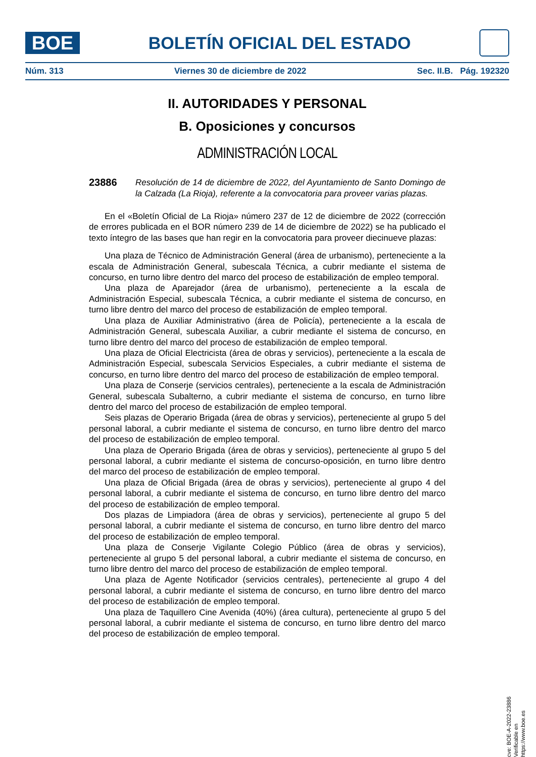BOE
BOLETÍN OFICIAL DEL ESTADO
Núm. 313 Viernes 30 de diciembre de 2022 Sec. II.B. Pág. 192320
II. AUTORIDADES Y PERSONAL
B. Oposiciones y concursos
ADMINISTRACIÓN LOCAL
23886
Resolución de 14 de diciembre de 2022, del Ayuntamiento de Santo Domingo de la Calzada (La Rioja), referente a la convocatoria para proveer varias plazas.
En el «Boletín Oficial de La Rioja» número 237 de 12 de diciembre de 2022 (corrección de errores publicada en el BOR número 239 de 14 de diciembre de 2022) se ha publicado el texto íntegro de las bases que han regir en la convocatoria para proveer diecinueve plazas:
Una plaza de Técnico de Administración General (área de urbanismo), perteneciente a la escala de Administración General, subescala Técnica, a cubrir mediante el sistema de concurso, en turno libre dentro del marco del proceso de estabilización de empleo temporal.
Una plaza de Aparejador (área de urbanismo), perteneciente a la escala de Administración Especial, subescala Técnica, a cubrir mediante el sistema de concurso, en turno libre dentro del marco del proceso de estabilización de empleo temporal.
Una plaza de Auxiliar Administrativo (área de Policía), perteneciente a la escala de Administración General, subescala Auxiliar, a cubrir mediante el sistema de concurso, en turno libre dentro del marco del proceso de estabilización de empleo temporal.
Una plaza de Oficial Electricista (área de obras y servicios), perteneciente a la escala de Administración Especial, subescala Servicios Especiales, a cubrir mediante el sistema de concurso, en turno libre dentro del marco del proceso de estabilización de empleo temporal.
Una plaza de Conserje (servicios centrales), perteneciente a la escala de Administración General, subescala Subalterno, a cubrir mediante el sistema de concurso, en turno libre dentro del marco del proceso de estabilización de empleo temporal.
Seis plazas de Operario Brigada (área de obras y servicios), perteneciente al grupo 5 del personal laboral, a cubrir mediante el sistema de concurso, en turno libre dentro del marco del proceso de estabilización de empleo temporal.
Una plaza de Operario Brigada (área de obras y servicios), perteneciente al grupo 5 del personal laboral, a cubrir mediante el sistema de concurso-oposición, en turno libre dentro del marco del proceso de estabilización de empleo temporal.
Una plaza de Oficial Brigada (área de obras y servicios), perteneciente al grupo 4 del personal laboral, a cubrir mediante el sistema de concurso, en turno libre dentro del marco del proceso de estabilización de empleo temporal.
Dos plazas de Limpiadora (área de obras y servicios), perteneciente al grupo 5 del personal laboral, a cubrir mediante el sistema de concurso, en turno libre dentro del marco del proceso de estabilización de empleo temporal.
Una plaza de Conserje Vigilante Colegio Público (área de obras y servicios), perteneciente al grupo 5 del personal laboral, a cubrir mediante el sistema de concurso, en turno libre dentro del marco del proceso de estabilización de empleo temporal.
Una plaza de Agente Notificador (servicios centrales), perteneciente al grupo 4 del personal laboral, a cubrir mediante el sistema de concurso, en turno libre dentro del marco del proceso de estabilización de empleo temporal.
Una plaza de Taquillero Cine Avenida (40%) (área cultura), perteneciente al grupo 5 del personal laboral, a cubrir mediante el sistema de concurso, en turno libre dentro del marco del proceso de estabilización de empleo temporal.
cve: BOE-A-2022-23886
Verificable en https://www.boe.es